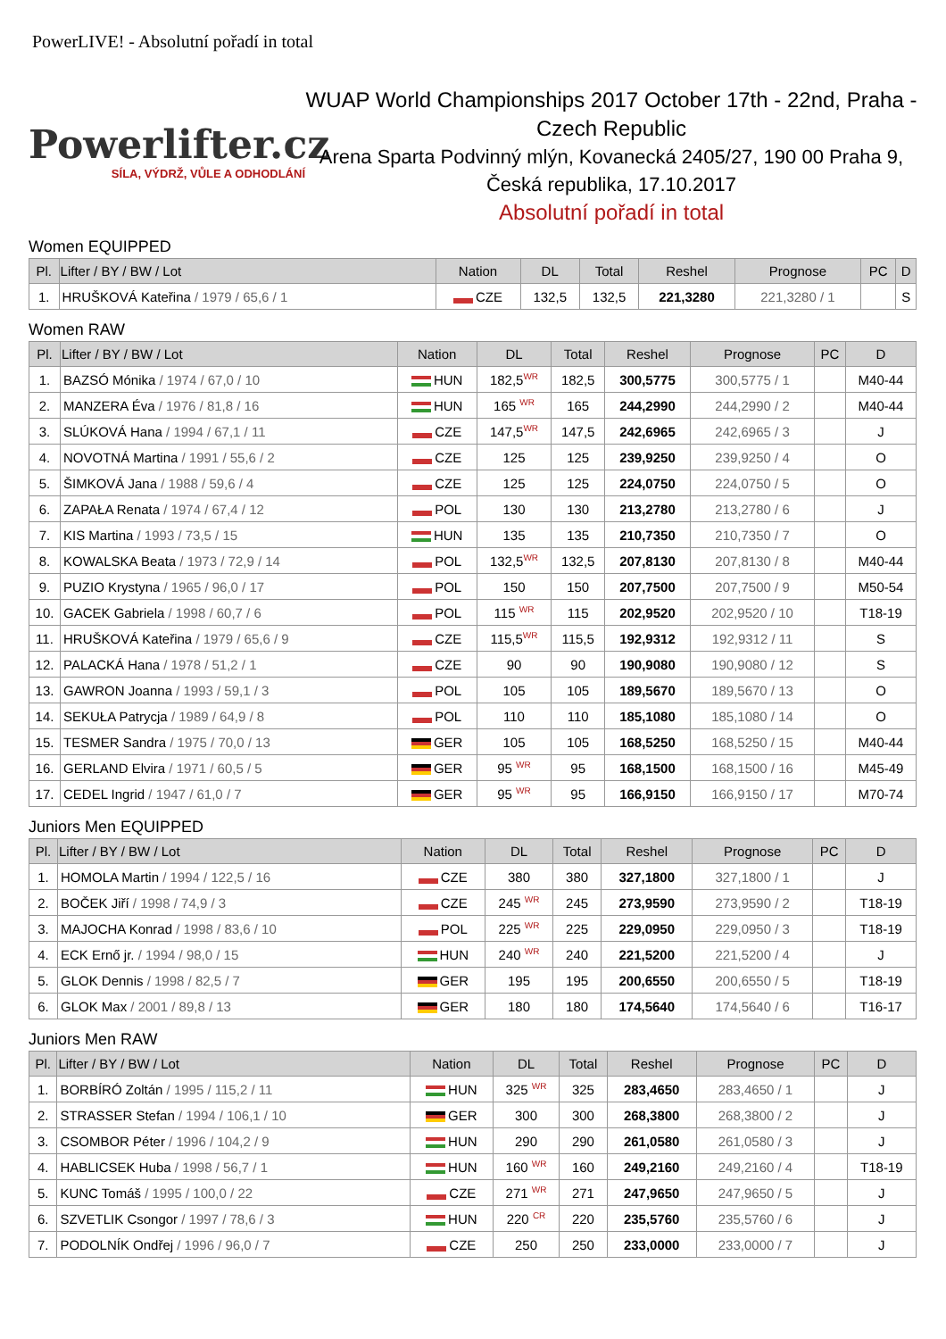PowerLIVE! - Absolutní pořadí in total
Powerlifter.cz
SÍLA, VÝDRŽ, VŮLE A ODHODLÁNÍ
WUAP World Championships 2017 October 17th - 22nd, Praha - Czech Republic
Arena Sparta Podvinný mlýn, Kovanecká 2405/27, 190 00 Praha 9, Česká republika, 17.10.2017
Absolutní pořadí in total
Women EQUIPPED
| Pl. | Lifter / BY / BW / Lot | Nation | DL | Total | Reshel | Prognose | PC | D |
| --- | --- | --- | --- | --- | --- | --- | --- | --- |
| 1. | HRUŠKOVÁ Kateřina / 1979 / 65,6 / 1 | CZE | 132,5 | 132,5 | 221,3280 | 221,3280 / 1 | | S |
Women RAW
| Pl. | Lifter / BY / BW / Lot | Nation | DL | Total | Reshel | Prognose | PC | D |
| --- | --- | --- | --- | --- | --- | --- | --- | --- |
| 1. | BAZSÓ Mónika / 1974 / 67,0 / 10 | HUN | 182,5<sup>WR</sup> | 182,5 | 300,5775 | 300,5775 / 1 | | M40-44 |
| 2. | MANZERA Éva / 1976 / 81,8 / 16 | HUN | 165 <sup>WR</sup> | 165 | 244,2990 | 244,2990 / 2 | | M40-44 |
| 3. | SLÚKOVÁ Hana / 1994 / 67,1 / 11 | CZE | 147,5<sup>WR</sup> | 147,5 | 242,6965 | 242,6965 / 3 | | J |
| 4. | NOVOTNÁ Martina / 1991 / 55,6 / 2 | CZE | 125 | 125 | 239,9250 | 239,9250 / 4 | | O |
| 5. | ŠIMKOVÁ Jana / 1988 / 59,6 / 4 | CZE | 125 | 125 | 224,0750 | 224,0750 / 5 | | O |
| 6. | ZAPAŁA Renata / 1974 / 67,4 / 12 | POL | 130 | 130 | 213,2780 | 213,2780 / 6 | | J |
| 7. | KIS Martina / 1993 / 73,5 / 15 | HUN | 135 | 135 | 210,7350 | 210,7350 / 7 | | O |
| 8. | KOWALSKA Beata / 1973 / 72,9 / 14 | POL | 132,5<sup>WR</sup> | 132,5 | 207,8130 | 207,8130 / 8 | | M40-44 |
| 9. | PUZIO Krystyna / 1965 / 96,0 / 17 | POL | 150 | 150 | 207,7500 | 207,7500 / 9 | | M50-54 |
| 10. | GACEK Gabriela / 1998 / 60,7 / 6 | POL | 115 <sup>WR</sup> | 115 | 202,9520 | 202,9520 / 10 | | T18-19 |
| 11. | HRUŠKOVÁ Kateřina / 1979 / 65,6 / 9 | CZE | 115,5<sup>WR</sup> | 115,5 | 192,9312 | 192,9312 / 11 | | S |
| 12. | PALACKÁ Hana / 1978 / 51,2 / 1 | CZE | 90 | 90 | 190,9080 | 190,9080 / 12 | | S |
| 13. | GAWRON Joanna / 1993 / 59,1 / 3 | POL | 105 | 105 | 189,5670 | 189,5670 / 13 | | O |
| 14. | SEKUŁA Patrycja / 1989 / 64,9 / 8 | POL | 110 | 110 | 185,1080 | 185,1080 / 14 | | O |
| 15. | TESMER Sandra / 1975 / 70,0 / 13 | GER | 105 | 105 | 168,5250 | 168,5250 / 15 | | M40-44 |
| 16. | GERLAND Elvira / 1971 / 60,5 / 5 | GER | 95 <sup>WR</sup> | 95 | 168,1500 | 168,1500 / 16 | | M45-49 |
| 17. | CEDEL Ingrid / 1947 / 61,0 / 7 | GER | 95 <sup>WR</sup> | 95 | 166,9150 | 166,9150 / 17 | | M70-74 |
Juniors Men EQUIPPED
| Pl. | Lifter / BY / BW / Lot | Nation | DL | Total | Reshel | Prognose | PC | D |
| --- | --- | --- | --- | --- | --- | --- | --- | --- |
| 1. | HOMOLA Martin / 1994 / 122,5 / 16 | CZE | 380 | 380 | 327,1800 | 327,1800 / 1 | | J |
| 2. | BOČEK Jiří / 1998 / 74,9 / 3 | CZE | 245 <sup>WR</sup> | 245 | 273,9590 | 273,9590 / 2 | | T18-19 |
| 3. | MAJOCHA Konrad / 1998 / 83,6 / 10 | POL | 225 <sup>WR</sup> | 225 | 229,0950 | 229,0950 / 3 | | T18-19 |
| 4. | ECK Ernő jr. / 1994 / 98,0 / 15 | HUN | 240 <sup>WR</sup> | 240 | 221,5200 | 221,5200 / 4 | | J |
| 5. | GLOK Dennis / 1998 / 82,5 / 7 | GER | 195 | 195 | 200,6550 | 200,6550 / 5 | | T18-19 |
| 6. | GLOK Max / 2001 / 89,8 / 13 | GER | 180 | 180 | 174,5640 | 174,5640 / 6 | | T16-17 |
Juniors Men RAW
| Pl. | Lifter / BY / BW / Lot | Nation | DL | Total | Reshel | Prognose | PC | D |
| --- | --- | --- | --- | --- | --- | --- | --- | --- |
| 1. | BORBÍRÓ Zoltán / 1995 / 115,2 / 11 | HUN | 325 <sup>WR</sup> | 325 | 283,4650 | 283,4650 / 1 | | J |
| 2. | STRASSER Stefan / 1994 / 106,1 / 10 | GER | 300 | 300 | 268,3800 | 268,3800 / 2 | | J |
| 3. | CSOMBOR Péter / 1996 / 104,2 / 9 | HUN | 290 | 290 | 261,0580 | 261,0580 / 3 | | J |
| 4. | HABLICSEK Huba / 1998 / 56,7 / 1 | HUN | 160 <sup>WR</sup> | 160 | 249,2160 | 249,2160 / 4 | | T18-19 |
| 5. | KUNC Tomáš / 1995 / 100,0 / 22 | CZE | 271 <sup>WR</sup> | 271 | 247,9650 | 247,9650 / 5 | | J |
| 6. | SZVETLIK Csongor / 1997 / 78,6 / 3 | HUN | 220 <sup>CR</sup> | 220 | 235,5760 | 235,5760 / 6 | | J |
| 7. | PODOLNÍK Ondřej / 1996 / 96,0 / 7 | CZE | 250 | 250 | 233,0000 | 233,0000 / 7 | | J |